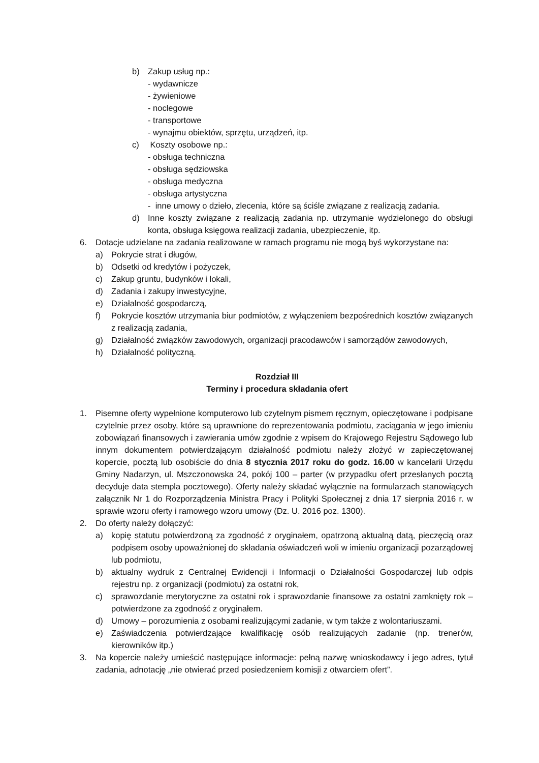b) Zakup usług np.:
- wydawnicze
- żywieniowe
- noclegowe
- transportowe
- wynajmu obiektów, sprzętu, urządzeń, itp.
c) Koszty osobowe np.:
- obsługa techniczna
- obsługa sędziowska
- obsługa medyczna
- obsługa artystyczna
- inne umowy o dzieło, zlecenia, które są ściśle związane z realizacją zadania.
d) Inne koszty związane z realizacją zadania np. utrzymanie wydzielonego do obsługi konta, obsługa księgowa realizacji zadania, ubezpieczenie, itp.
6. Dotacje udzielane na zadania realizowane w ramach programu nie mogą byś wykorzystane na:
a) Pokrycie strat i długów,
b) Odsetki od kredytów i pożyczek,
c) Zakup gruntu, budynków i lokali,
d) Zadania i zakupy inwestycyjne,
e) Działalność gospodarczą,
f) Pokrycie kosztów utrzymania biur podmiotów, z wyłączeniem bezpośrednich kosztów związanych z realizacją zadania,
g) Działalność związków zawodowych, organizacji pracodawców i samorządów zawodowych,
h) Działalność polityczną.
Rozdział III
Terminy i procedura składania ofert
1. Pisemne oferty wypełnione komputerowo lub czytelnym pismem ręcznym, opieczętowane i podpisane czytelnie przez osoby, które są uprawnione do reprezentowania podmiotu, zaciągania w jego imieniu zobowiązań finansowych i zawierania umów zgodnie z wpisem do Krajowego Rejestru Sądowego lub innym dokumentem potwierdzającym działalność podmiotu należy złożyć w zapieczętowanej kopercie, pocztą lub osobiście do dnia 8 stycznia 2017 roku do godz. 16.00 w kancelarii Urzędu Gminy Nadarzyn, ul. Mszczonowska 24, pokój 100 – parter (w przypadku ofert przesłanych pocztą decyduje data stempla pocztowego). Oferty należy składać wyłącznie na formularzach stanowiących załącznik Nr 1 do Rozporządzenia Ministra Pracy i Polityki Społecznej z dnia 17 sierpnia 2016 r. w sprawie wzoru oferty i ramowego wzoru umowy (Dz. U. 2016 poz. 1300).
2. Do oferty należy dołączyć:
a) kopię statutu potwierdzoną za zgodność z oryginałem, opatrzoną aktualną datą, pieczęcią oraz podpisem osoby upoważnionej do składania oświadczeń woli w imieniu organizacji pozarządowej lub podmiotu,
b) aktualny wydruk z Centralnej Ewidencji i Informacji o Działalności Gospodarczej lub odpis rejestru np. z organizacji (podmiotu) za ostatni rok,
c) sprawozdanie merytoryczne za ostatni rok i sprawozdanie finansowe za ostatni zamknięty rok – potwierdzone za zgodność z oryginałem.
d) Umowy – porozumienia z osobami realizującymi zadanie, w tym także z wolontariuszami.
e) Zaświadczenia potwierdzające kwalifikację osób realizujących zadanie (np. trenerów, kierowników itp.)
3. Na kopercie należy umieścić następujące informacje: pełną nazwę wnioskodawcy i jego adres, tytuł zadania, adnotację „nie otwierać przed posiedzeniem komisji z otwarciem ofert”.